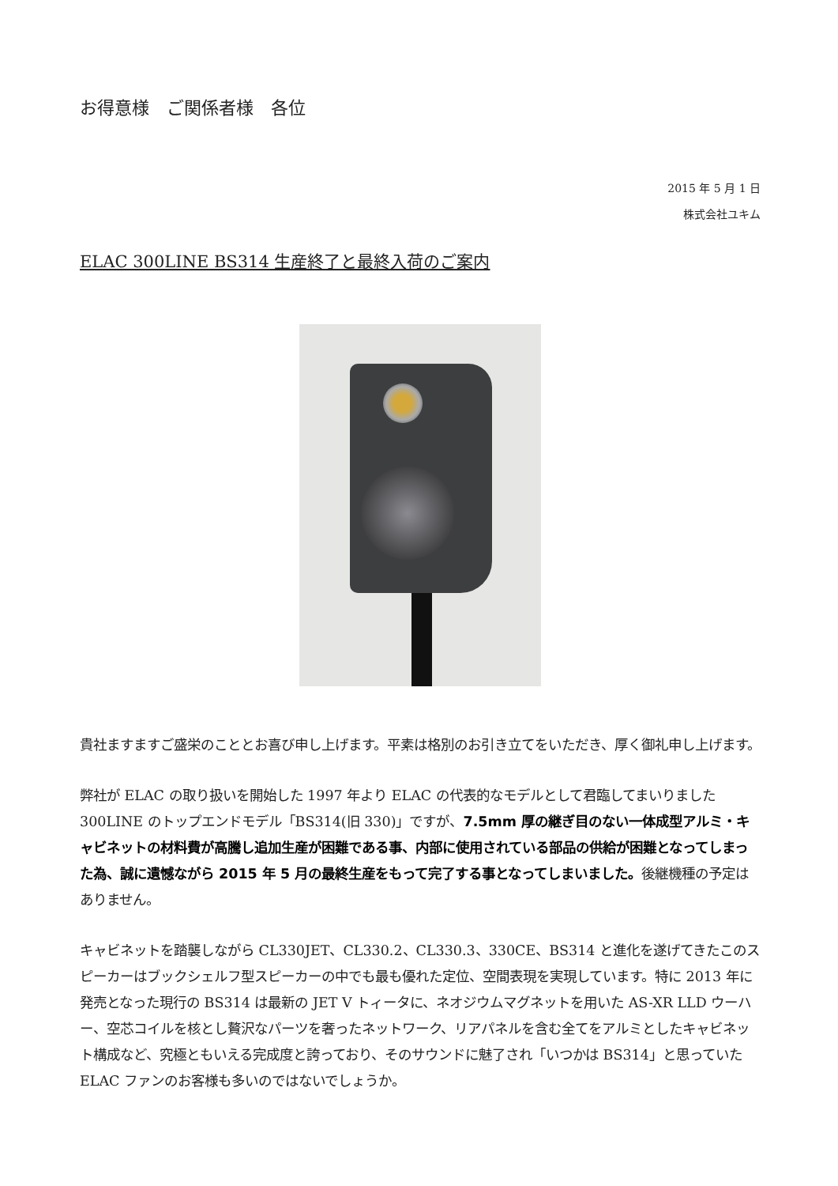お得意様　ご関係者様　各位
2015 年 5 月 1 日
株式会社ユキム
ELAC 300LINE BS314 生産終了と最終入荷のご案内
貴社ますますご盛栄のこととお喜び申し上げます。平素は格別のお引き立てをいただき、厚く御礼申し上げます。
弊社が ELAC の取り扱いを開始した 1997 年より ELAC の代表的なモデルとして君臨してまいりました 300LINE のトップエンドモデル「BS314(旧 330)」ですが、7.5mm 厚の継ぎ目のない一体成型アルミ・キャビネットの材料費が高騰し追加生産が困難である事、内部に使用されている部品の供給が困難となってしまった為、誠に遺憾ながら 2015 年 5 月の最終生産をもって完了する事となってしまいました。後継機種の予定はありません。
キャビネットを踏襲しながら CL330JET、CL330.2、CL330.3、330CE、BS314 と進化を遂げてきたこのスピーカーはブックシェルフ型スピーカーの中でも最も優れた定位、空間表現を実現しています。特に 2013 年に発売となった現行の BS314 は最新の JET V トィータに、ネオジウムマグネットを用いた AS-XR LLD ウーハー、空芯コイルを核とし贅沢なパーツを奢ったネットワーク、リアパネルを含む全てをアルミとしたキャビネット構成など、究極ともいえる完成度と誇っており、そのサウンドに魅了され「いつかは BS314」と思っていた ELAC ファンのお客様も多いのではないでしょうか。